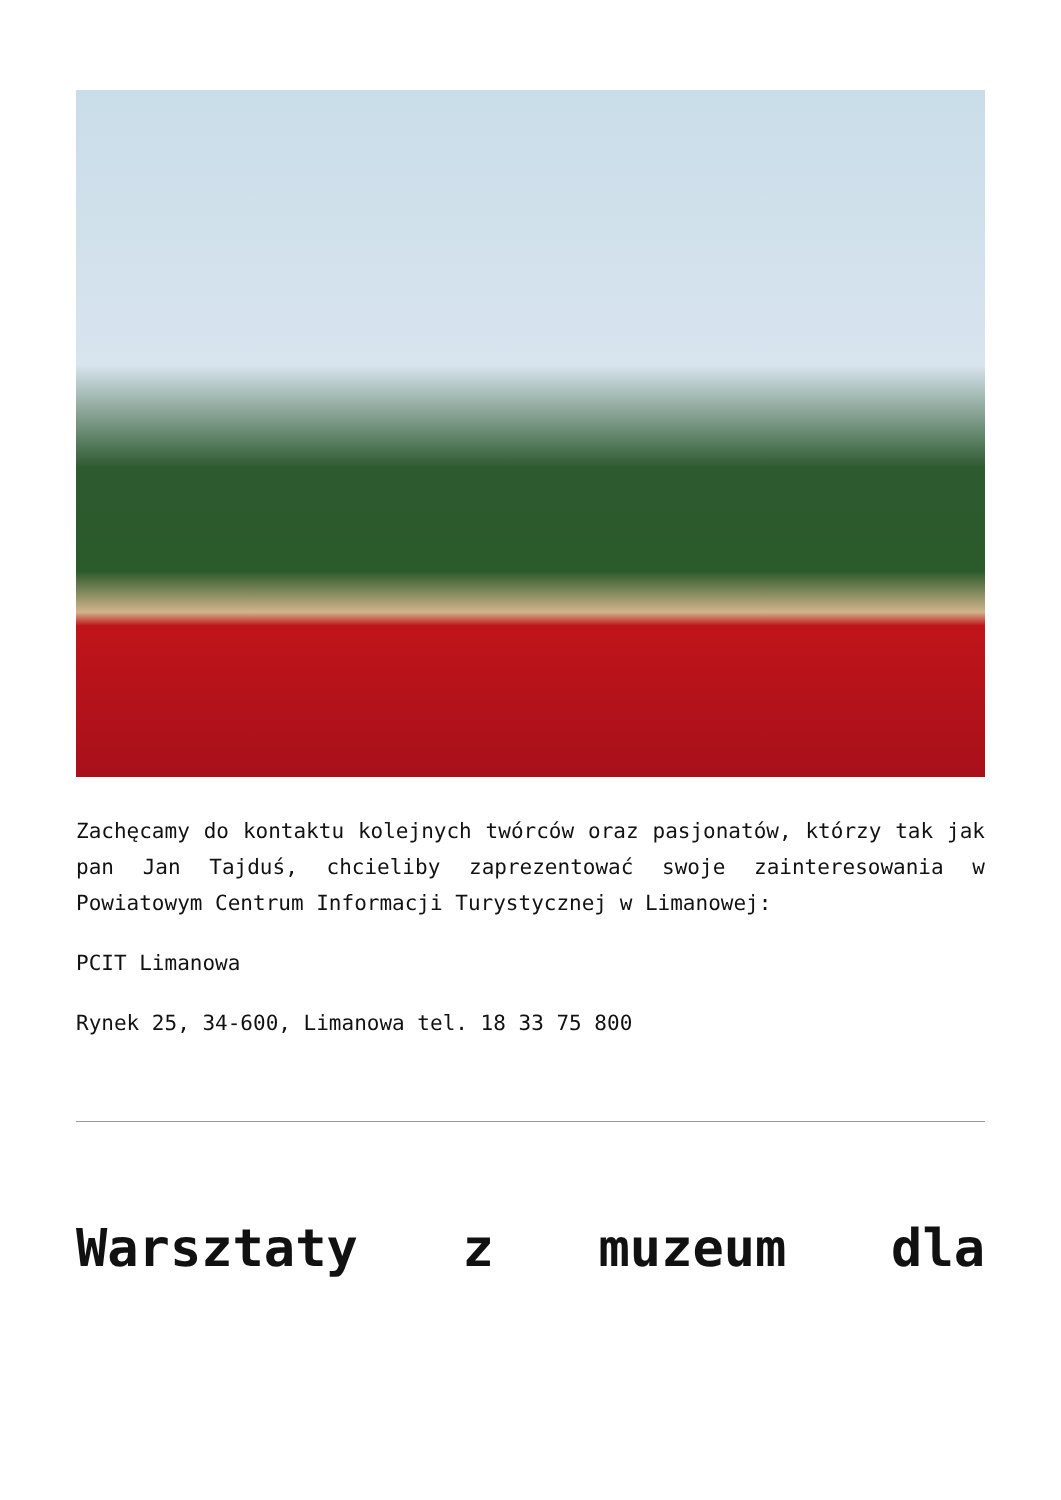Zachęcamy do kontaktu kolejnych twórców oraz pasjonatów, którzy tak jak pan Jan Tajduś, chcieliby zaprezentować swoje zainteresowania w Powiatowym Centrum Informacji Turystycznej w Limanowej:
PCIT Limanowa
Rynek 25, 34-600, Limanowa tel. 18 33 75 800
Warsztaty z muzeum dla